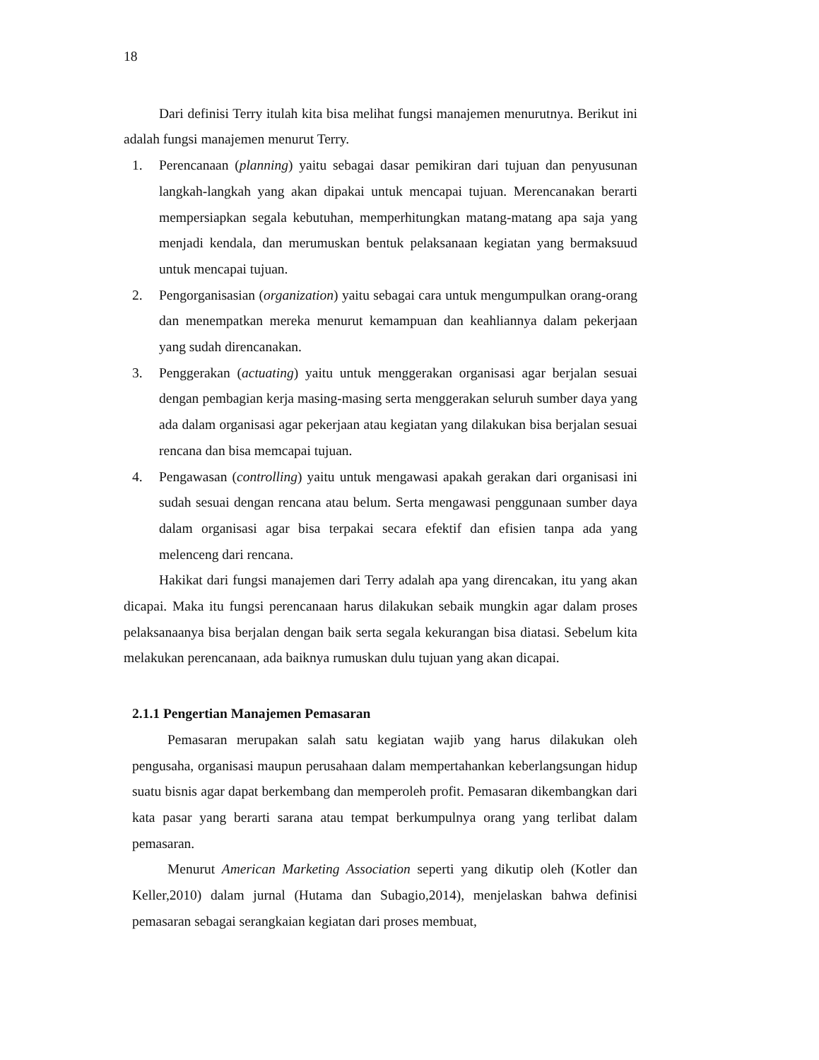18
Dari definisi Terry itulah kita bisa melihat fungsi manajemen menurutnya. Berikut ini adalah fungsi manajemen menurut Terry.
1. Perencanaan (planning) yaitu sebagai dasar pemikiran dari tujuan dan penyusunan langkah-langkah yang akan dipakai untuk mencapai tujuan. Merencanakan berarti mempersiapkan segala kebutuhan, memperhitungkan matang-matang apa saja yang menjadi kendala, dan merumuskan bentuk pelaksanaan kegiatan yang bermaksuud untuk mencapai tujuan.
2. Pengorganisasian (organization) yaitu sebagai cara untuk mengumpulkan orang-orang dan menempatkan mereka menurut kemampuan dan keahliannya dalam pekerjaan yang sudah direncanakan.
3. Penggerakan (actuating) yaitu untuk menggerakan organisasi agar berjalan sesuai dengan pembagian kerja masing-masing serta menggerakan seluruh sumber daya yang ada dalam organisasi agar pekerjaan atau kegiatan yang dilakukan bisa berjalan sesuai rencana dan bisa memcapai tujuan.
4. Pengawasan (controlling) yaitu untuk mengawasi apakah gerakan dari organisasi ini sudah sesuai dengan rencana atau belum. Serta mengawasi penggunaan sumber daya dalam organisasi agar bisa terpakai secara efektif dan efisien tanpa ada yang melenceng dari rencana.
Hakikat dari fungsi manajemen dari Terry adalah apa yang direncakan, itu yang akan dicapai. Maka itu fungsi perencanaan harus dilakukan sebaik mungkin agar dalam proses pelaksanaanya bisa berjalan dengan baik serta segala kekurangan bisa diatasi. Sebelum kita melakukan perencanaan, ada baiknya rumuskan dulu tujuan yang akan dicapai.
2.1.1 Pengertian Manajemen Pemasaran
Pemasaran merupakan salah satu kegiatan wajib yang harus dilakukan oleh pengusaha, organisasi maupun perusahaan dalam mempertahankan keberlangsungan hidup suatu bisnis agar dapat berkembang dan memperoleh profit. Pemasaran dikembangkan dari kata pasar yang berarti sarana atau tempat berkumpulnya orang yang terlibat dalam pemasaran.
Menurut American Marketing Association seperti yang dikutip oleh (Kotler dan Keller,2010) dalam jurnal (Hutama dan Subagio,2014), menjelaskan bahwa definisi pemasaran sebagai serangkaian kegiatan dari proses membuat,